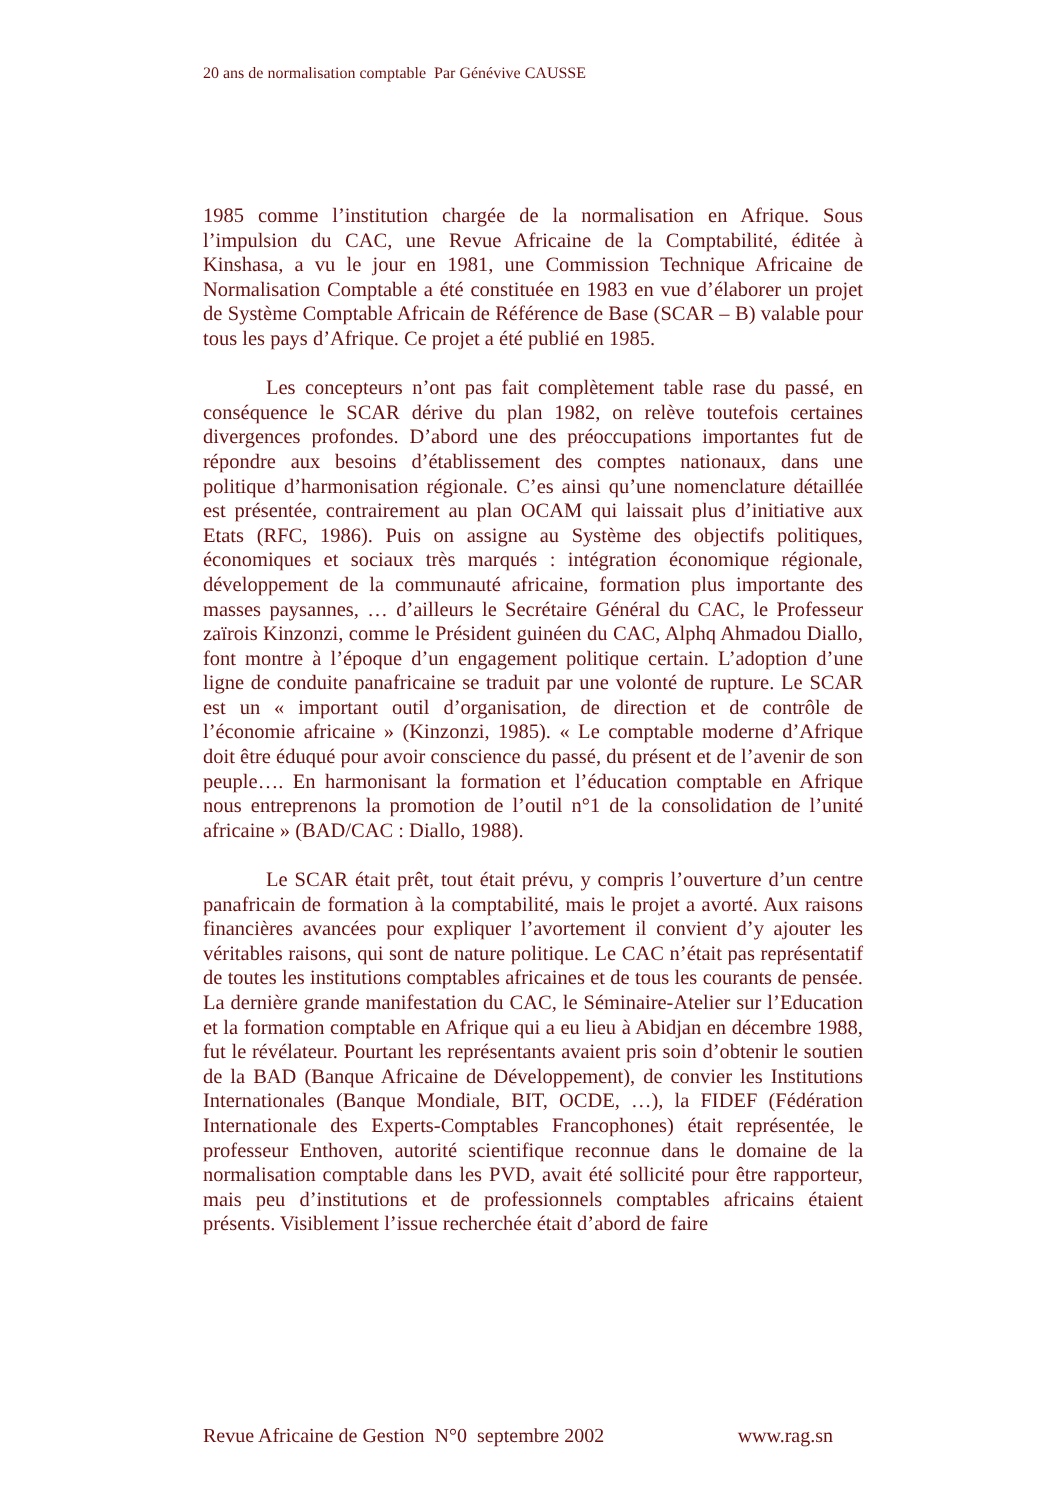20 ans de normalisation comptable Par Génévive CAUSSE
1985 comme l’institution chargée de la normalisation en Afrique. Sous l’impulsion du CAC, une Revue Africaine de la Comptabilité, éditée à Kinshasa, a vu le jour en 1981, une Commission Technique Africaine de Normalisation Comptable a été constituée en 1983 en vue d’élaborer un projet de Système Comptable Africain de Référence de Base (SCAR – B) valable pour tous les pays d’Afrique. Ce projet a été publié en 1985.
Les concepteurs n’ont pas fait complètement table rase du passé, en conséquence le SCAR dérive du plan 1982, on relève toutefois certaines divergences profondes. D’abord une des préoccupations importantes fut de répondre aux besoins d’établissement des comptes nationaux, dans une politique d’harmonisation régionale. C’es ainsi qu’une nomenclature détaillée est présentée, contrairement au plan OCAM qui laissait plus d’initiative aux Etats (RFC, 1986). Puis on assigne au Système des objectifs politiques, économiques et sociaux très marqués : intégration économique régionale, développement de la communauté africaine, formation plus importante des masses paysannes, … d’ailleurs le Secrétaire Général du CAC, le Professeur zaïrois Kinzonzi, comme le Président guinéen du CAC, Alphq Ahmadou Diallo, font montre à l’époque d’un engagement politique certain. L’adoption d’une ligne de conduite panafricaine se traduit par une volonté de rupture. Le SCAR est un « important outil d’organisation, de direction et de contrôle de l’économie africaine » (Kinzonzi, 1985). « Le comptable moderne d’Afrique doit être éduqué pour avoir conscience du passé, du présent et de l’avenir de son peuple…. En harmonisant la formation et l’éducation comptable en Afrique nous entreprenons la promotion de l’outil n°1 de la consolidation de l’unité africaine » (BAD/CAC : Diallo, 1988).
Le SCAR était prêt, tout était prévu, y compris l’ouverture d’un centre panafricain de formation à la comptabilité, mais le projet a avorté. Aux raisons financières avancées pour expliquer l’avortement il convient d’y ajouter les véritables raisons, qui sont de nature politique. Le CAC n’était pas représentatif de toutes les institutions comptables africaines et de tous les courants de pensée. La dernière grande manifestation du CAC, le Séminaire-Atelier sur l’Education et la formation comptable en Afrique qui a eu lieu à Abidjan en décembre 1988, fut le révélateur. Pourtant les représentants avaient pris soin d’obtenir le soutien de la BAD (Banque Africaine de Développement), de convier les Institutions Internationales (Banque Mondiale, BIT, OCDE, …), la FIDEF (Fédération Internationale des Experts-Comptables Francophones) était représentée, le professeur Enthoven, autorité scientifique reconnue dans le domaine de la normalisation comptable dans les PVD, avait été sollicité pour être rapporteur, mais peu d’institutions et de professionnels comptables africains étaient présents. Visiblement l’issue recherchée était d’abord de faire
Revue Africaine de Gestion N°0 septembre 2002 www.rag.sn